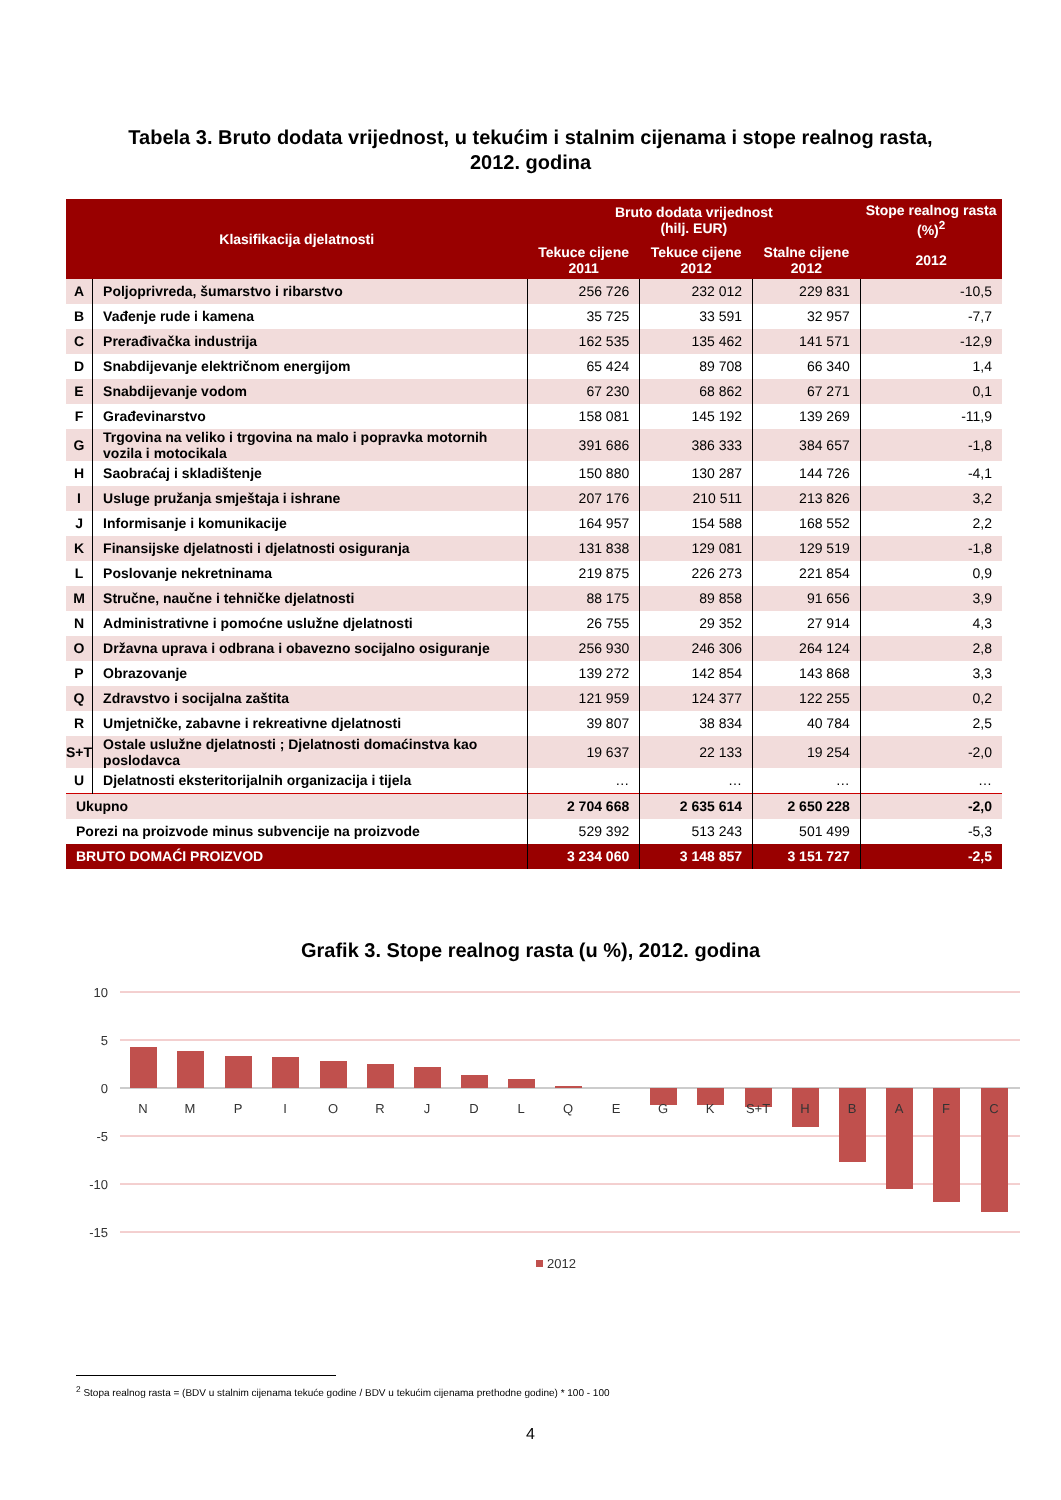Tabela 3. Bruto dodata vrijednost, u tekućim i stalnim cijenama i stope realnog rasta,
2012. godina
| Klasifikacija djelatnosti | | Bruto dodata vrijednost (hilj. EUR) | | | Stope realnog rasta (%)<sup>2</sup> |
| --- | --- | --- | --- | --- | --- |
| | | Tekuce cijene 2011 | Tekuce cijene 2012 | Stalne cijene 2012 | 2012 |
| A | Poljoprivreda, šumarstvo i ribarstvo | 256 726 | 232 012 | 229 831 | -10,5 |
| B | Vađenje rude i kamena | 35 725 | 33 591 | 32 957 | -7,7 |
| C | Prerađivačka industrija | 162 535 | 135 462 | 141 571 | -12,9 |
| D | Snabdijevanje električnom energijom | 65 424 | 89 708 | 66 340 | 1,4 |
| E | Snabdijevanje vodom | 67 230 | 68 862 | 67 271 | 0,1 |
| F | Građevinarstvo | 158 081 | 145 192 | 139 269 | -11,9 |
| G | Trgovina na veliko i trgovina na malo i popravka motornih vozila i motocikala | 391 686 | 386 333 | 384 657 | -1,8 |
| H | Saobraćaj i skladištenje | 150 880 | 130 287 | 144 726 | -4,1 |
| I | Usluge pružanja smještaja i ishrane | 207 176 | 210 511 | 213 826 | 3,2 |
| J | Informisanje i komunikacije | 164 957 | 154 588 | 168 552 | 2,2 |
| K | Finansijske djelatnosti i djelatnosti osiguranja | 131 838 | 129 081 | 129 519 | -1,8 |
| L | Poslovanje nekretninama | 219 875 | 226 273 | 221 854 | 0,9 |
| M | Stručne, naučne i tehničke djelatnosti | 88 175 | 89 858 | 91 656 | 3,9 |
| N | Administrativne i pomoćne uslužne djelatnosti | 26 755 | 29 352 | 27 914 | 4,3 |
| O | Državna uprava i odbrana i obavezno socijalno osiguranje | 256 930 | 246 306 | 264 124 | 2,8 |
| P | Obrazovanje | 139 272 | 142 854 | 143 868 | 3,3 |
| Q | Zdravstvo i socijalna zaštita | 121 959 | 124 377 | 122 255 | 0,2 |
| R | Umjetničke, zabavne i rekreativne djelatnosti | 39 807 | 38 834 | 40 784 | 2,5 |
| S+T | Ostale uslužne djelatnosti ; Djelatnosti domaćinstva kao poslodavca | 19 637 | 22 133 | 19 254 | -2,0 |
| U | Djelatnosti eksteritorijalnih organizacija i tijela | … | … | … | … |
| Ukupno | | 2 704 668 | 2 635 614 | 2 650 228 | -2,0 |
| Porezi na proizvode minus subvencije na proizvode | | 529 392 | 513 243 | 501 499 | -5,3 |
| BRUTO DOMAĆI PROIZVOD | | 3 234 060 | 3 148 857 | 3 151 727 | -2,5 |
Grafik 3. Stope realnog rasta (u %), 2012. godina
10
5
0
-5
-10
-15
N
M
P
I
O
R
J
D
L
Q
E
G
K
S+T
H
B
A
F
C
2012
<sup>2</sup> Stopa realnog rasta = (BDV u stalnim cijenama tekuće godine / BDV u tekućim cijenama prethodne godine) * 100 - 100
4